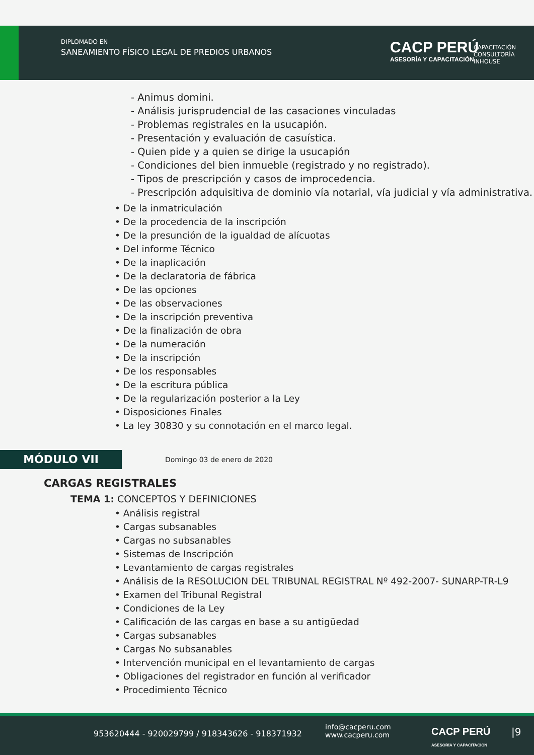DIPLOMADO EN
SANEAMIENTO FÍSICO LEGAL DE PREDIOS URBANOS
CACP PERÚ
ASESORÍA Y CAPACITACIÓN
CAPACITACIÓN
CONSULTORÍA
INHOUSE
- Animus domini.
- Análisis jurisprudencial de las casaciones vinculadas
- Problemas registrales en la usucapión.
- Presentación y evaluación de casuística.
- Quien pide y a quien se dirige la usucapión
- Condiciones del bien inmueble (registrado y no registrado).
- Tipos de prescripción y casos de improcedencia.
- Prescripción adquisitiva de dominio vía notarial, vía judicial y vía administrativa.
• De la inmatriculación
• De la procedencia de la inscripción
• De la presunción de la igualdad de alícuotas
• Del informe Técnico
• De la inaplicación
• De la declaratoria de fábrica
• De las opciones
• De las observaciones
• De la inscripción preventiva
• De la finalización de obra
• De la numeración
• De la inscripción
• De los responsables
• De la escritura pública
• De la regularización posterior a la Ley
• Disposiciones Finales
• La ley 30830 y su connotación en el marco legal.
MÓDULO VII
Domingo 03 de enero de 2020
CARGAS REGISTRALES
TEMA 1: CONCEPTOS Y DEFINICIONES
• Análisis registral
• Cargas subsanables
• Cargas no subsanables
• Sistemas de Inscripción
• Levantamiento de cargas registrales
• Análisis de la RESOLUCION DEL TRIBUNAL REGISTRAL Nº 492-2007- SUNARP-TR-L9
• Examen del Tribunal Registral
• Condiciones de la Ley
• Calificación de las cargas en base a su antigüedad
• Cargas subsanables
• Cargas No subsanables
• Intervención municipal en el levantamiento de cargas
• Obligaciones del registrador en función al verificador
• Procedimiento Técnico
953620444 - 920029799 / 918343626 - 918371932
info@cacperu.com
www.cacperu.com
CACP PERÚ
ASESORÍA Y CAPACITACIÓN
|9